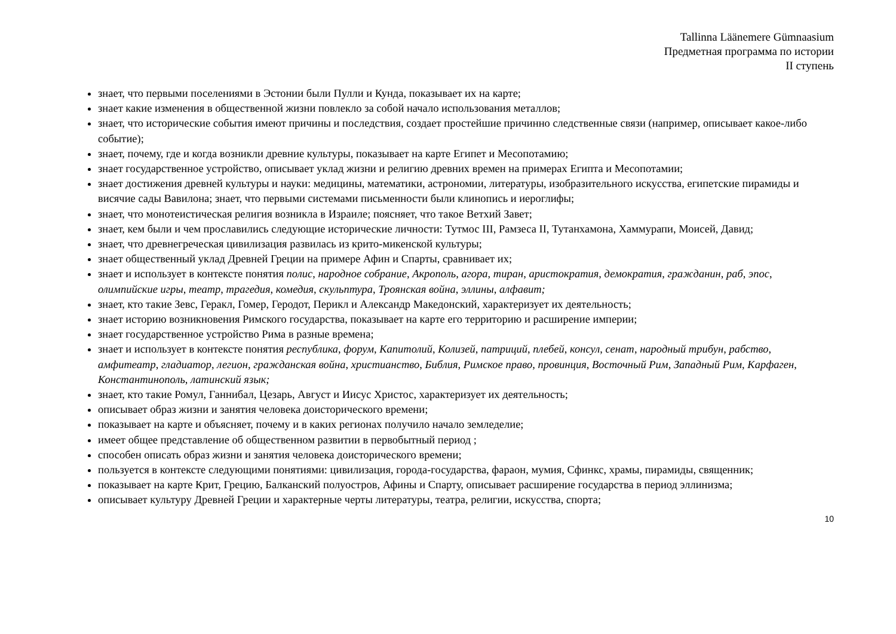Tallinna Läänemere Gümnaasium
Предметная программа по истории
II ступень
знает, что первыми поселениями в Эстонии были Пулли и Кунда, показывает их на карте;
знает какие изменения в общественной жизни повлекло за собой начало использования металлов;
знает, что исторические события имеют причины и последствия, создает простейшие причинно следственные связи (например, описывает какое-либо событие);
знает, почему, где и когда возникли древние культуры, показывает на карте Египет и Месопотамию;
знает государственное устройство, описывает уклад жизни и религию древних времен на примерах Египта и Месопотамии;
знает достижения древней культуры и науки: медицины, математики, астрономии, литературы, изобразительного искусства, египетские пирамиды и висячие сады Вавилона; знает, что первыми системами письменности были клинопись и иероглифы;
знает, что монотеистическая религия возникла в Израиле; поясняет, что такое Ветхий Завет;
знает, кем были и чем прославились следующие исторические личности: Тутмос III, Рамзеса II, Тутанхамона, Хаммурапи, Моисей, Давид;
знает, что древнегреческая цивилизация развилась из крито-микенской культуры;
знает общественный уклад Древней Греции на примере Афин и Спарты, сравнивает их;
знает и использует в контексте понятия полис, народное собрание, Акрополь, агора, тиран, аристократия, демократия, гражданин, раб, эпос, олимпийские игры, театр, трагедия, комедия, скульптура, Троянская война, эллины, алфавит;
знает, кто такие Зевс, Геракл, Гомер, Геродот, Перикл и Александр Македонский, характеризует их деятельность;
знает историю возникновения Римского государства, показывает на карте его территорию и расширение империи;
знает государственное устройство Рима в разные времена;
знает и использует в контексте понятия республика, форум, Капитолий, Колизей, патриций, плебей, консул, сенат, народный трибун, рабство, амфитеатр, гладиатор, легион, гражданская война, христианство, Библия, Римское право, провинция, Восточный Рим, Западный Рим, Карфаген, Константинополь, латинский язык;
знает, кто такие Ромул, Ганнибал, Цезарь, Август и Иисус Христос, характеризует их деятельность;
описывает образ жизни и занятия человека доисторического времени;
показывает на карте и объясняет, почему и в каких регионах получило начало земледелие;
имеет общее представление об общественном развитии в первобытный период ;
способен описать образ жизни и занятия человека доисторического времени;
пользуется в контексте следующими понятиями: цивилизация, города-государства, фараон, мумия, Сфинкс, храмы, пирамиды, священник;
показывает на карте Крит, Грецию, Балканский полуостров, Афины и Спарту, описывает расширение государства в период эллинизма;
описывает культуру Древней Греции и характерные черты литературы, театра, религии, искусства, спорта;
10